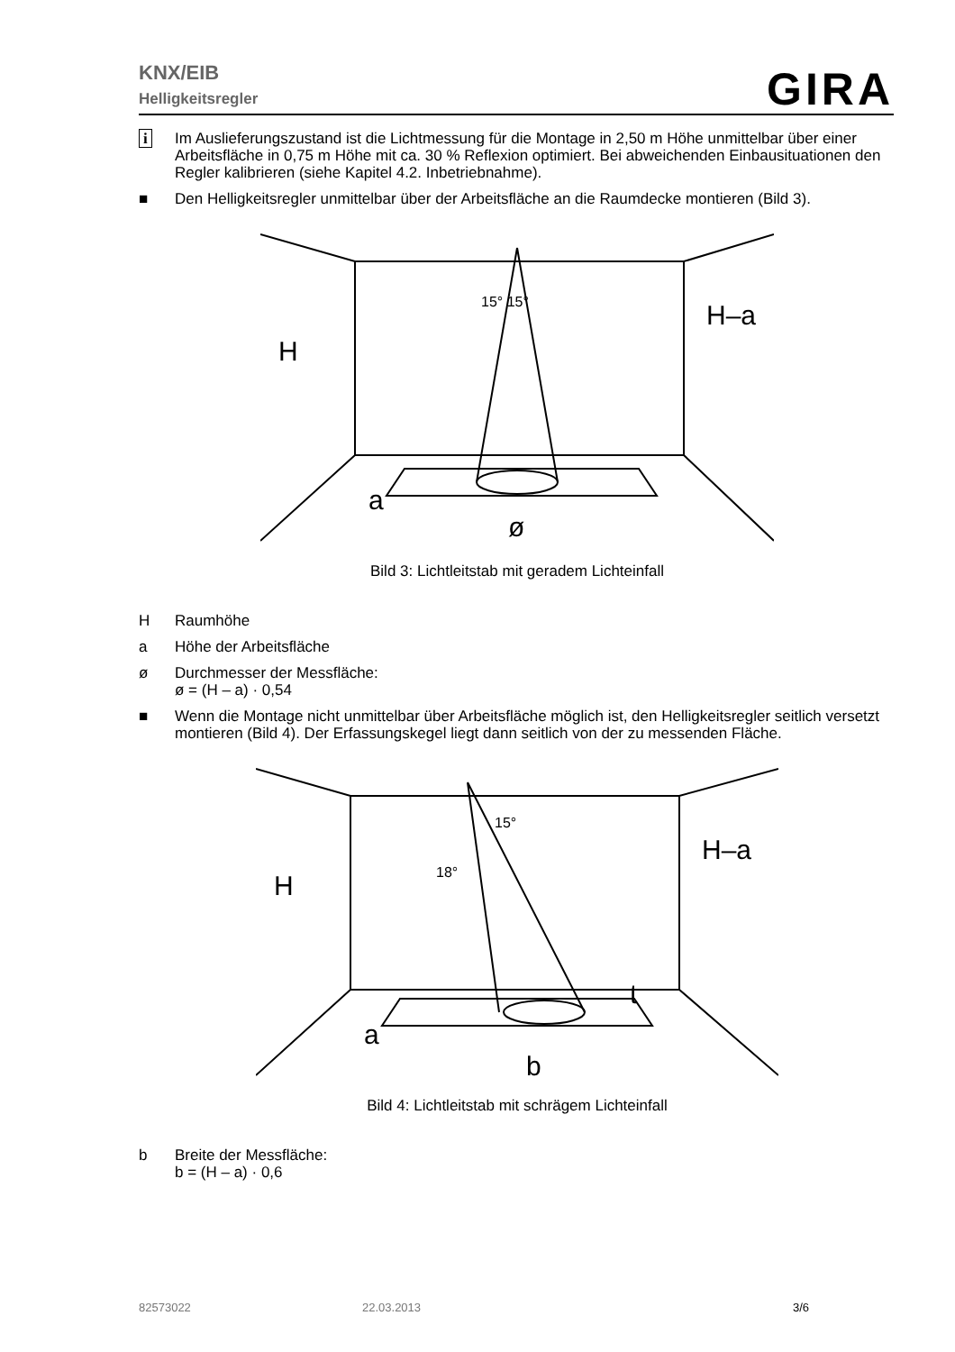KNX/EIB
Helligkeitsregler
GIRA
i Im Auslieferungszustand ist die Lichtmessung für die Montage in 2,50 m Höhe unmittelbar über einer Arbeitsfläche in 0,75 m Höhe mit ca. 30 % Reflexion optimiert. Bei abweichenden Einbausituationen den Regler kalibrieren (siehe Kapitel 4.2. Inbetriebnahme).
■ Den Helligkeitsregler unmittelbar über der Arbeitsfläche an die Raumdecke montieren (Bild 3).
H
H–a
a
ø
15° 15°
Bild 3: Lichtleitstab mit geradem Lichteinfall
H Raumhöhe
a Höhe der Arbeitsfläche
ø Durchmesser der Messfläche:
ø = (H – a) · 0,54
■ Wenn die Montage nicht unmittelbar über Arbeitsfläche möglich ist, den Helligkeitsregler seitlich versetzt montieren (Bild 4). Der Erfassungskegel liegt dann seitlich von der zu messenden Fläche.
H
H–a
a
b
t
15°
18°
Bild 4: Lichtleitstab mit schrägem Lichteinfall
b Breite der Messfläche:
b = (H – a) · 0,6
82573022 22.03.2013 3/6